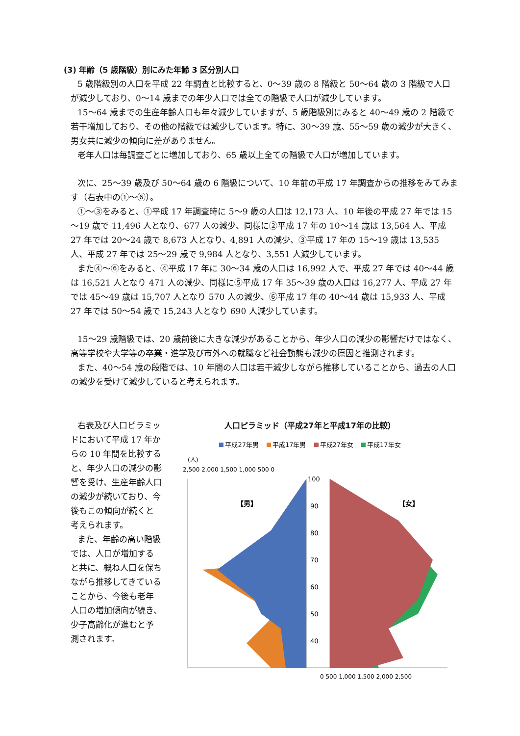(3) 年齢（5 歳階級）別にみた年齢 3 区分別人口
5 歳階級別の人口を平成 22 年調査と比較すると、0～39 歳の 8 階級と 50～64 歳の 3 階級で人口が減少しており、0～14 歳までの年少人口では全ての階級で人口が減少しています。
15～64 歳までの生産年齢人口も年々減少していますが、5 歳階級別にみると 40～49 歳の 2 階級で若干増加しており、その他の階級では減少しています。特に、30～39 歳、55～59 歳の減少が大きく、男女共に減少の傾向に差がありません。
老年人口は毎調査ごとに増加しており、65 歳以上全ての階級で人口が増加しています。
次に、25～39 歳及び 50～64 歳の 6 階級について、10 年前の平成 17 年調査からの推移をみてみます（右表中の①～⑥）。
①～③をみると、①平成 17 年調査時に 5～9 歳の人口は 12,173 人、10 年後の平成 27 年では 15～19 歳で 11,496 人となり、677 人の減少、同様に②平成 17 年の 10～14 歳は 13,564 人、平成 27 年では 20～24 歳で 8,673 人となり、4,891 人の減少、③平成 17 年の 15～19 歳は 13,535 人、平成 27 年では 25～29 歳で 9,984 人となり、3,551 人減少しています。
また④～⑥をみると、④平成 17 年に 30～34 歳の人口は 16,992 人で、平成 27 年では 40～44 歳は 16,521 人となり 471 人の減少、同様に⑤平成 17 年 35～39 歳の人口は 16,277 人、平成 27 年では 45～49 歳は 15,707 人となり 570 人の減少、⑥平成 17 年の 40～44 歳は 15,933 人、平成 27 年では 50～54 歳で 15,243 人となり 690 人減少しています。
15～29 歳階級では、20 歳前後に大きな減少があることから、年少人口の減少の影響だけではなく、高等学校や大学等の卒業・進学及び市外への就職など社会動態も減少の原因と推測されます。
また、40～54 歳の段階では、10 年間の人口は若干減少しながら推移していることから、過去の人口の減少を受けて減少していると考えられます。
右表及び人口ピラミッドにおいて平成 17 年からの 10 年間を比較すると、年少人口の減少の影響を受け、生産年齢人口の減少が続いており、今後もこの傾向が続くと考えられます。
また、年齢の高い階級では、人口が増加すると共に、概ね人口を保ちながら推移してきていることから、今後も老年人口の増加傾向が続き、少子高齢化が進むと予測されます。
人口ピラミッド（平成27年と平成17年の比較）
平成27年男 平成17年男 平成27年女 平成17年女
(人)
2,500 2,000 1,500 1,000 500 0
【男】
【女】
100
90
80
70
60
50
40
0 500 1,000 1,500 2,000 2,500